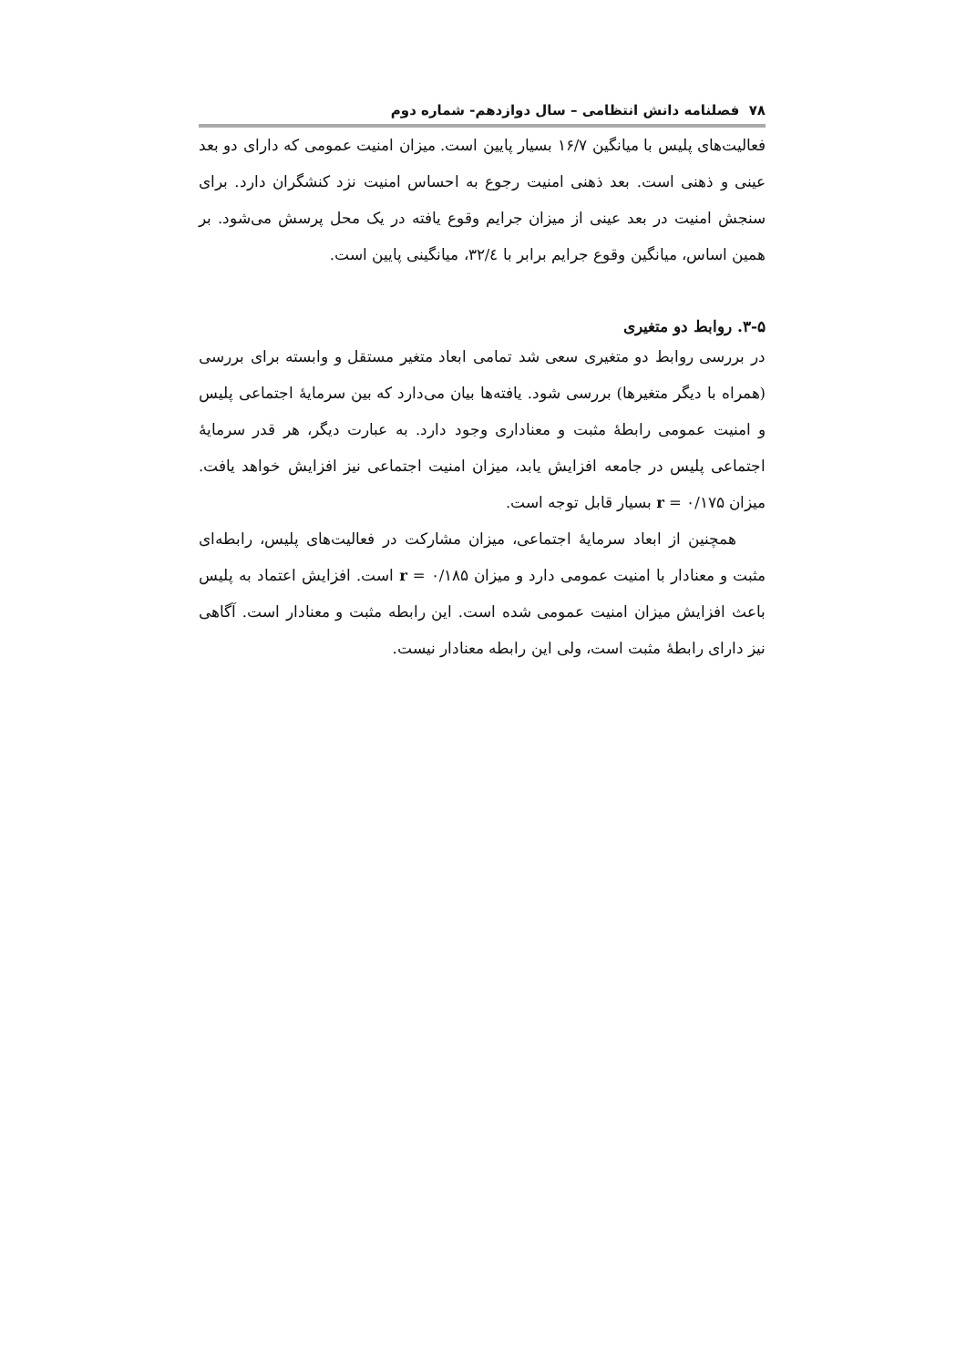۷۸ فصلنامه دانش انتظامی – سال دوازدهم- شماره دوم
فعالیت‌های پلیس با میانگین ۱۶/۷ بسیار پایین است. میزان امنیت عمومی که دارای دو بعد عینی و ذهنی است. بعد ذهنی امنیت رجوع به احساس امنیت نزد کنشگران دارد. برای سنجش امنیت در بعد عینی از میزان جرایم وقوع یافته در یک محل پرسش می‌شود. بر همین اساس، میانگین وقوع جرایم برابر با ۳۲/٤، میانگینی پایین است.
۳-۵. روابط دو متغیری
در بررسی روابط دو متغیری سعی شد تمامی ابعاد متغیر مستقل و وابسته برای بررسی (همراه با دیگر متغیرها) بررسی شود. یافته‌ها بیان می‌دارد که بین سرمایۀ اجتماعی پلیس و امنیت عمومی رابطۀ مثبت و معناداری وجود دارد. به عبارت دیگر، هر قدر سرمایۀ اجتماعی پلیس در جامعه افزایش یابد، میزان امنیت اجتماعی نیز افزایش خواهد یافت. میزان ۰/۱۷۵ = r بسیار قابل توجه است.
همچنین از ابعاد سرمایۀ اجتماعی، میزان مشارکت در فعالیت‌های پلیس، رابطه‌ای مثبت و معنادار با امنیت عمومی دارد و میزان ۰/۱۸۵ = r است. افزایش اعتماد به پلیس باعث افزایش میزان امنیت عمومی شده است. این رابطه مثبت و معنادار است. آگاهی نیز دارای رابطۀ مثبت است، ولی این رابطه معنادار نیست.